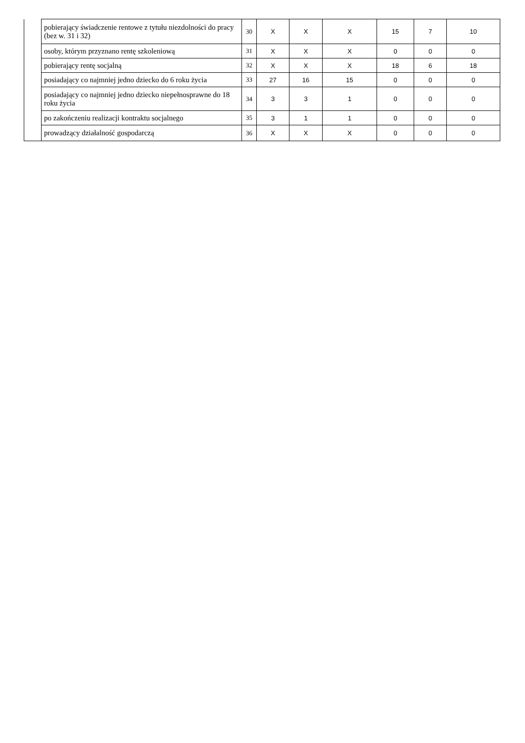| | pobierający świadczenie rentowe z tytułu niezdolności do pracy (bez w. 31 i 32) | 30 | X | X | X | 15 | 7 | 10 |
| | osoby, którym przyznano rentę szkoleniową | 31 | X | X | X | 0 | 0 | 0 |
| | pobierający rentę socjalną | 32 | X | X | X | 18 | 6 | 18 |
| | posiadający co najmniej jedno dziecko do 6 roku życia | 33 | 27 | 16 | 15 | 0 | 0 | 0 |
| | posiadający co najmniej jedno dziecko niepełnosprawne do 18 roku życia | 34 | 3 | 3 | 1 | 0 | 0 | 0 |
| | po zakończeniu realizacji kontraktu socjalnego | 35 | 3 | 1 | 1 | 0 | 0 | 0 |
| | prowadzący działalność gospodarczą | 36 | X | X | X | 0 | 0 | 0 |